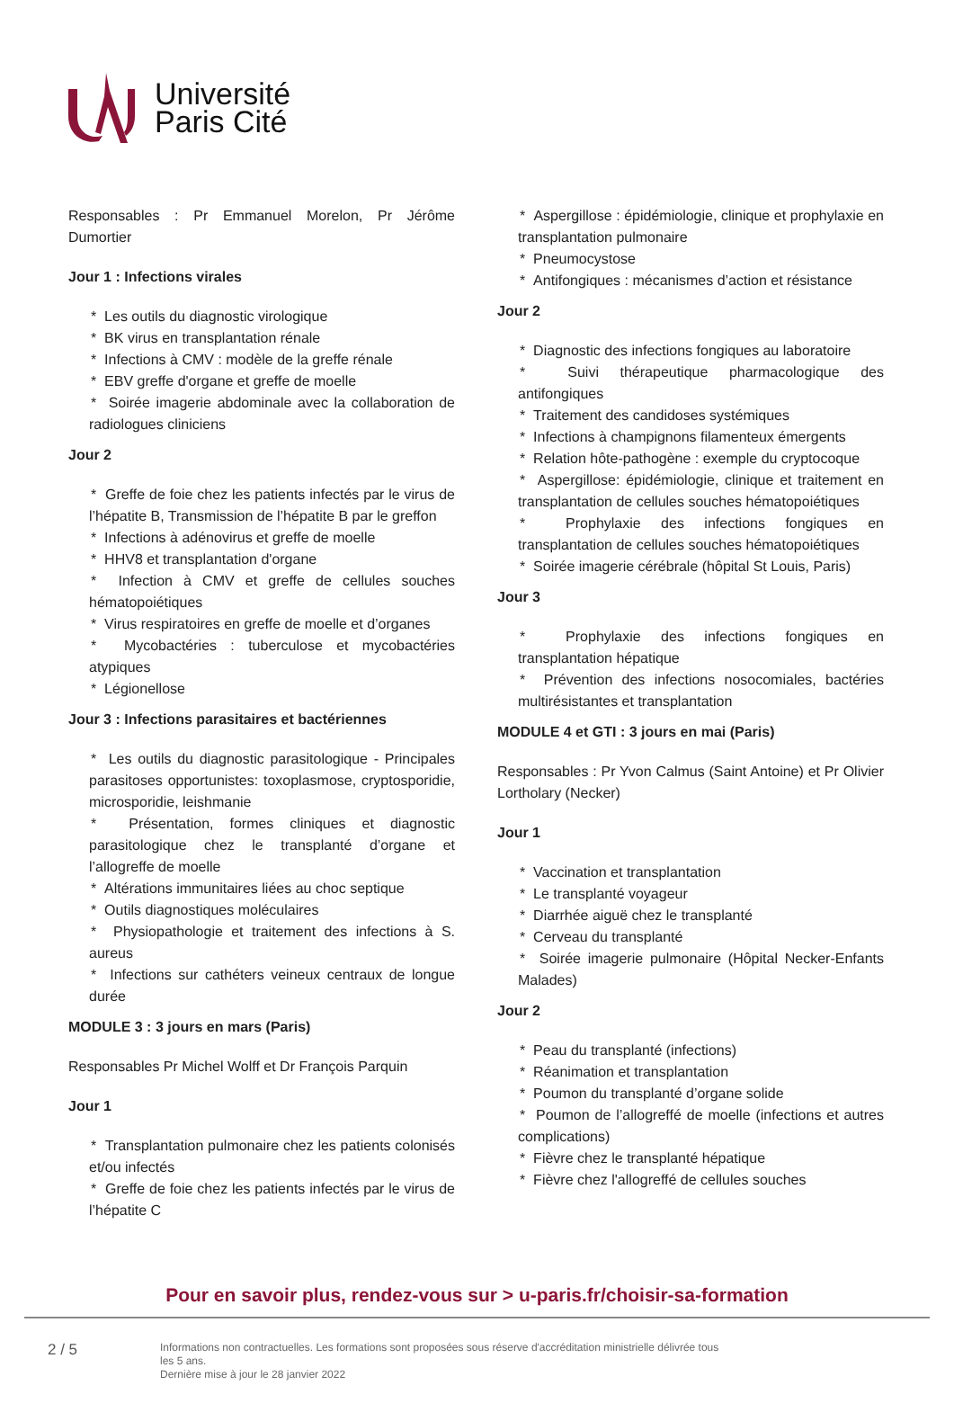Université
Paris Cité
Responsables : Pr Emmanuel Morelon, Pr Jérôme Dumortier
Jour 1 : Infections virales
* Les outils du diagnostic virologique
* BK virus en transplantation rénale
* Infections à CMV : modèle de la greffe rénale
* EBV greffe d'organe et greffe de moelle
* Soirée imagerie abdominale avec la collaboration de radiologues cliniciens
Jour 2
* Greffe de foie chez les patients infectés par le virus de l’hépatite B, Transmission de l’hépatite B par le greffon
* Infections à adénovirus et greffe de moelle
* HHV8 et transplantation d'organe
* Infection à CMV et greffe de cellules souches hématopoiétiques
* Virus respiratoires en greffe de moelle et d’organes
* Mycobactéries : tuberculose et mycobactéries atypiques
* Légionellose
Jour 3 : Infections parasitaires et bactériennes
* Les outils du diagnostic parasitologique - Principales parasitoses opportunistes: toxoplasmose, cryptosporidie, microsporidie, leishmanie
* Présentation, formes cliniques et diagnostic parasitologique chez le transplanté d’organe et l’allogreffe de moelle
* Altérations immunitaires liées au choc septique
* Outils diagnostiques moléculaires
* Physiopathologie et traitement des infections à S. aureus
* Infections sur cathéters veineux centraux de longue durée
MODULE 3 : 3 jours en mars (Paris)
Responsables Pr Michel Wolff et Dr François Parquin
Jour 1
* Transplantation pulmonaire chez les patients colonisés et/ou infectés
* Greffe de foie chez les patients infectés par le virus de l’hépatite C
* Aspergillose : épidémiologie, clinique et prophylaxie en transplantation pulmonaire
* Pneumocystose
* Antifongiques : mécanismes d’action et résistance
Jour 2
* Diagnostic des infections fongiques au laboratoire
* Suivi thérapeutique pharmacologique des antifongiques
* Traitement des candidoses systémiques
* Infections à champignons filamenteux émergents
* Relation hôte-pathogène : exemple du cryptocoque
* Aspergillose: épidémiologie, clinique et traitement en transplantation de cellules souches hématopoiétiques
* Prophylaxie des infections fongiques en transplantation de cellules souches hématopoiétiques
* Soirée imagerie cérébrale (hôpital St Louis, Paris)
Jour 3
* Prophylaxie des infections fongiques en transplantation hépatique
* Prévention des infections nosocomiales, bactéries multirésistantes et transplantation
MODULE 4 et GTI : 3 jours en mai (Paris)
Responsables : Pr Yvon Calmus (Saint Antoine) et Pr Olivier Lortholary (Necker)
Jour 1
* Vaccination et transplantation
* Le transplanté voyageur
* Diarrhée aiguë chez le transplanté
* Cerveau du transplanté
* Soirée imagerie pulmonaire (Hôpital Necker-Enfants Malades)
Jour 2
* Peau du transplanté (infections)
* Réanimation et transplantation
* Poumon du transplanté d’organe solide
* Poumon de l’allogreffé de moelle (infections et autres complications)
* Fièvre chez le transplanté hépatique
* Fièvre chez l'allogreffé de cellules souches
Pour en savoir plus, rendez-vous sur > u-paris.fr/choisir-sa-formation
2 / 5
Informations non contractuelles. Les formations sont proposées sous réserve d'accréditation ministrielle délivrée tous les 5 ans.
Dernière mise à jour le 28 janvier 2022